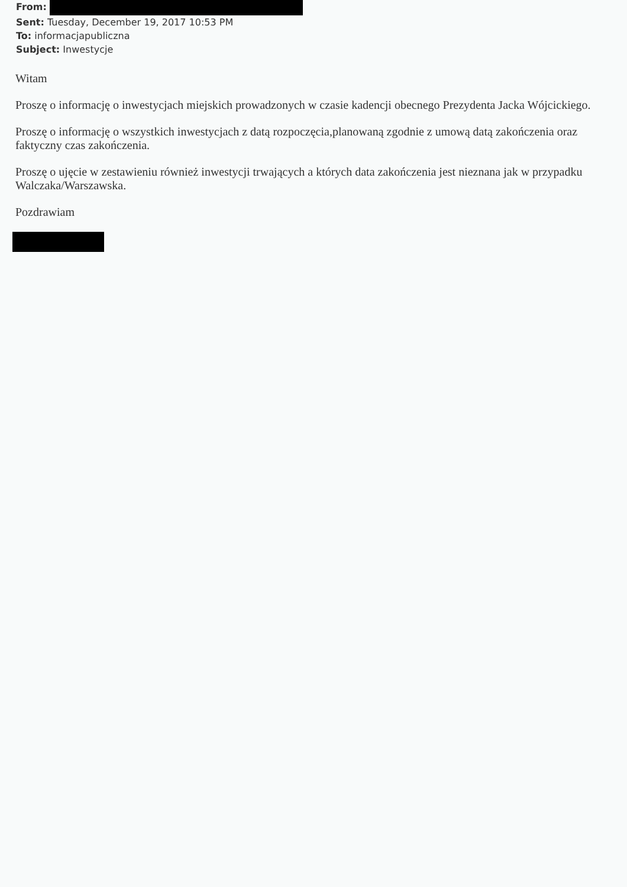From:
Sent: Tuesday, December 19, 2017 10:53 PM
To: informacjapubliczna
Subject: Inwestycje
Witam
Proszę o informację o inwestycjach miejskich prowadzonych w czasie kadencji obecnego Prezydenta Jacka Wójcickiego.
Proszę o informację o wszystkich inwestycjach z datą rozpoczęcia,planowaną zgodnie z umową datą zakończenia oraz faktyczny czas zakończenia.
Proszę o ujęcie w zestawieniu również inwestycji trwających a których data zakończenia jest nieznana jak w przypadku Walczaka/Warszawska.
Pozdrawiam